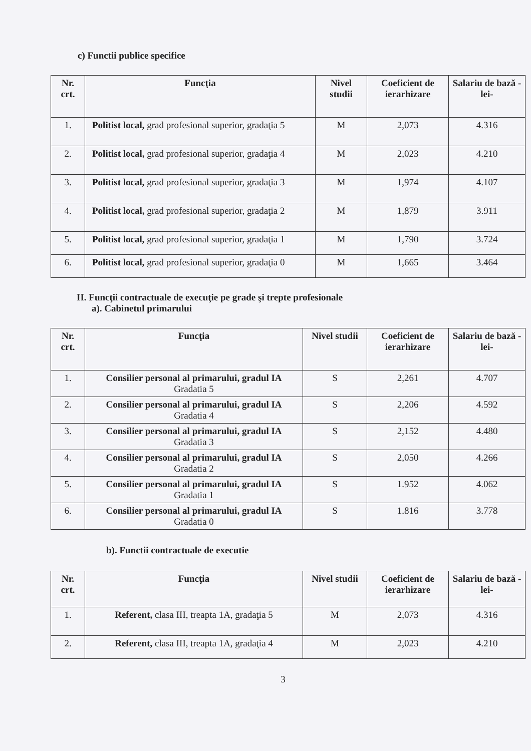c) Functii publice specifice
| Nr. crt. | Funcţia | Nivel studii | Coeficient de ierarhizare | Salariu de bază -lei- |
| --- | --- | --- | --- | --- |
| 1. | Politist local, grad profesional superior, gradaţia 5 | M | 2,073 | 4.316 |
| 2. | Politist local, grad profesional superior, gradaţia 4 | M | 2,023 | 4.210 |
| 3. | Politist local, grad profesional superior, gradaţia 3 | M | 1,974 | 4.107 |
| 4. | Politist local, grad profesional superior, gradaţia 2 | M | 1,879 | 3.911 |
| 5. | Politist local, grad profesional superior, gradaţia 1 | M | 1,790 | 3.724 |
| 6. | Politist local, grad profesional superior, gradaţia 0 | M | 1,665 | 3.464 |
II. Funcţii contractuale de execuţie pe grade şi trepte profesionale
a). Cabinetul primarului
| Nr. crt. | Funcţia | Nivel studii | Coeficient de ierarhizare | Salariu de bază -lei- |
| --- | --- | --- | --- | --- |
| 1. | Consilier personal al primarului, gradul IA Gradatia 5 | S | 2,261 | 4.707 |
| 2. | Consilier personal al primarului, gradul IA Gradatia 4 | S | 2,206 | 4.592 |
| 3. | Consilier personal al primarului, gradul IA Gradatia 3 | S | 2,152 | 4.480 |
| 4. | Consilier personal al primarului, gradul IA Gradatia 2 | S | 2,050 | 4.266 |
| 5. | Consilier personal al primarului, gradul IA Gradatia 1 | S | 1.952 | 4.062 |
| 6. | Consilier personal al primarului, gradul IA Gradatia 0 | S | 1.816 | 3.778 |
b). Functii contractuale de executie
| Nr. crt. | Funcţia | Nivel studii | Coeficient de ierarhizare | Salariu de bază -lei- |
| --- | --- | --- | --- | --- |
| 1. | Referent, clasa III, treapta 1A, gradaţia 5 | M | 2,073 | 4.316 |
| 2. | Referent, clasa III, treapta 1A, gradaţia 4 | M | 2,023 | 4.210 |
3